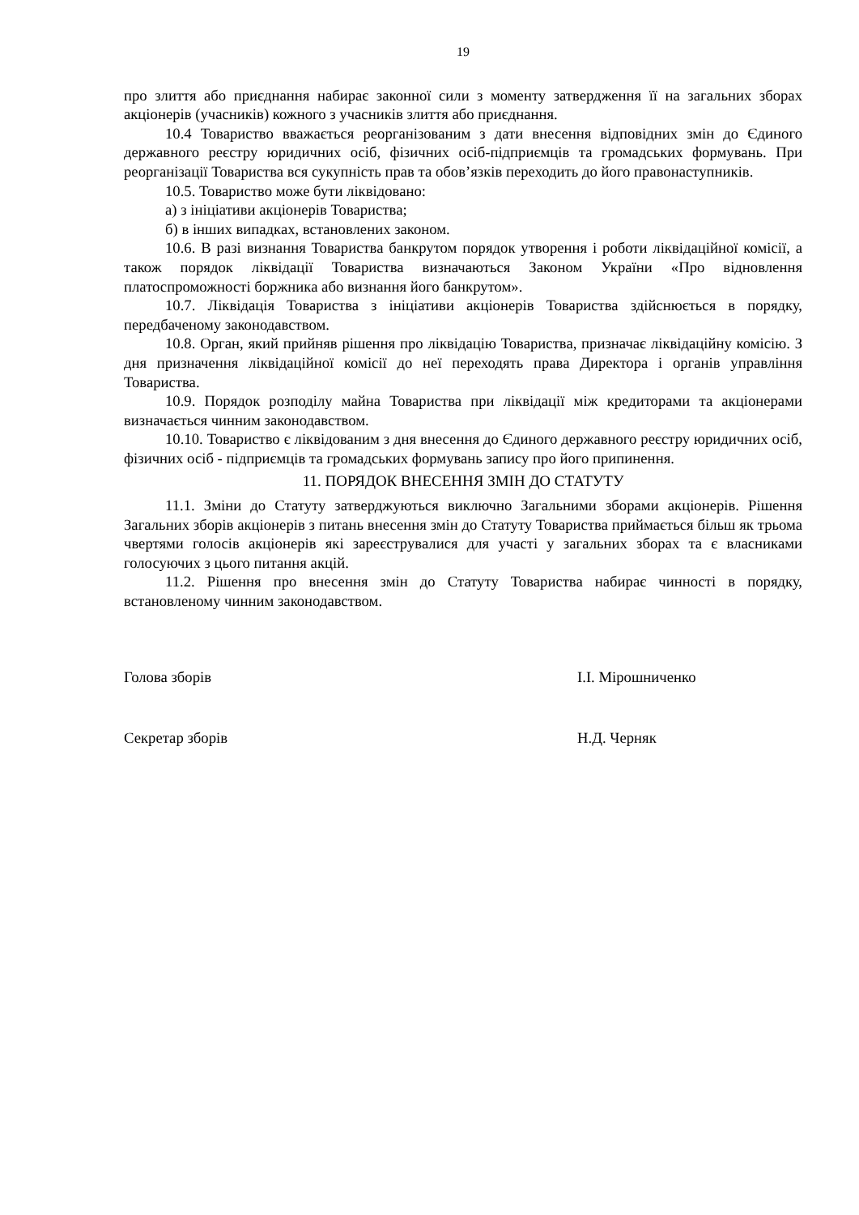19
про злиття або приєднання набирає законної сили з моменту затвердження її на загальних зборах акціонерів (учасників) кожного з учасників злиття або приєднання.
10.4 Товариство вважається реорганізованим з дати внесення відповідних змін до Єдиного державного реєстру юридичних осіб, фізичних осіб-підприємців та громадських формувань. При реорганізації Товариства вся сукупність прав та обов’язків переходить до його правонаступників.
10.5. Товариство може бути ліквідовано:
а) з ініціативи акціонерів Товариства;
б) в інших випадках, встановлених законом.
10.6. В разі визнання Товариства банкрутом порядок утворення і роботи ліквідаційної комісії, а також порядок ліквідації Товариства визначаються Законом України «Про відновлення платоспроможності боржника або визнання його банкрутом».
10.7. Ліквідація Товариства з ініціативи акціонерів Товариства здійснюється в порядку, передбаченому законодавством.
10.8. Орган, який прийняв рішення про ліквідацію Товариства, призначає ліквідаційну комісію. З дня призначення ліквідаційної комісії до неї переходять права Директора і органів управління Товариства.
10.9. Порядок розподілу майна Товариства при ліквідації між кредиторами та акціонерами визначається чинним законодавством.
10.10. Товариство є ліквідованим з дня внесення до Єдиного державного реєстру юридичних осіб, фізичних осіб - підприємців та громадських формувань запису про його припинення.
11. ПОРЯДОК ВНЕСЕННЯ ЗМІН ДО СТАТУТУ
11.1. Зміни до Статуту затверджуються виключно Загальними зборами акціонерів. Рішення Загальних зборів акціонерів з питань внесення змін до Статуту Товариства приймається більш як трьома чвертями голосів акціонерів які зареєструвалися для участі у загальних зборах та є власниками голосуючих з цього питання акцій.
11.2. Рішення про внесення змін до Статуту Товариства набирає чинності в порядку, встановленому чинним законодавством.
Голова зборів І.І. Мірошниченко
Секретар зборів Н.Д. Черняк